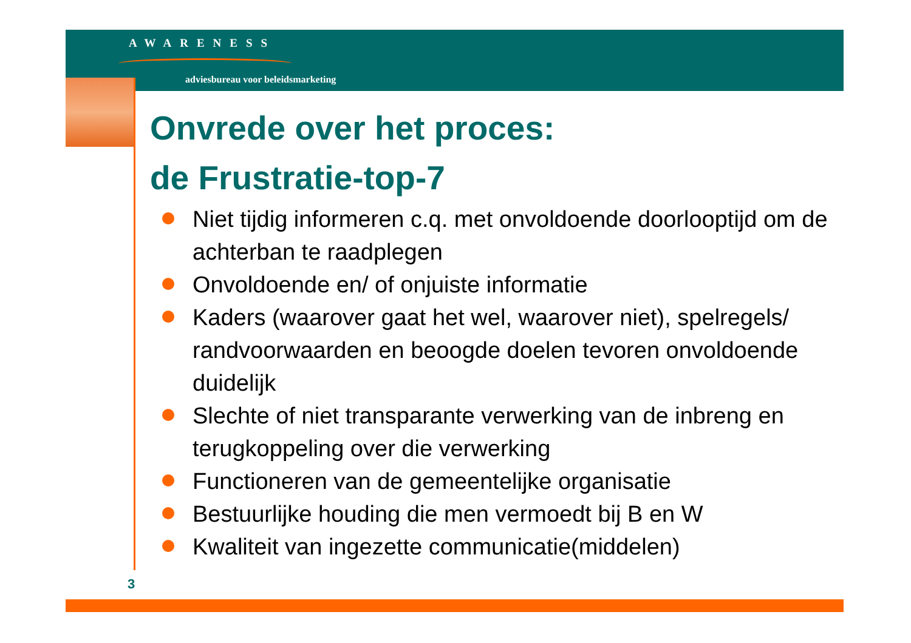AWARENESS
adviesbureau voor beleidsmarketing
Onvrede over het proces:
de Frustratie-top-7
Niet tijdig informeren c.q. met onvoldoende doorlooptijd om de achterban te raadplegen
Onvoldoende en/ of onjuiste informatie
Kaders (waarover gaat het wel, waarover niet), spelregels/ randvoorwaarden en beoogde doelen tevoren onvoldoende duidelijk
Slechte of niet transparante verwerking van de inbreng en terugkoppeling over die verwerking
Functioneren van de gemeentelijke organisatie
Bestuurlijke houding die men vermoedt bij B en W
Kwaliteit van ingezette communicatie(middelen)
3